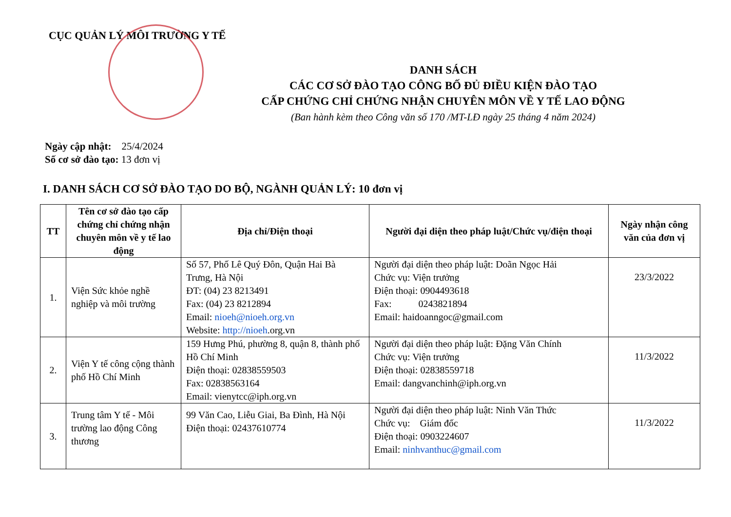CỤC QUẢN LÝ MÔI TRƯỜNG Y TẾ
DANH SÁCH
CÁC CƠ SỞ ĐÀO TẠO CÔNG BỐ ĐỦ ĐIỀU KIỆN ĐÀO TẠO
CẤP CHỨNG CHỈ CHỨNG NHẬN CHUYÊN MÔN VỀ Y TẾ LAO ĐỘNG
(Ban hành kèm theo Công văn số 170 /MT-LĐ ngày 25 tháng 4 năm 2024)
Ngày cập nhật: 25/4/2024
Số cơ sở đào tạo: 13 đơn vị
I. DANH SÁCH CƠ SỞ ĐÀO TẠO DO BỘ, NGÀNH QUẢN LÝ: 10 đơn vị
| TT | Tên cơ sở đào tạo cấp chứng chỉ chứng nhận chuyên môn về y tế lao động | Địa chỉ/Điện thoại | Người đại diện theo pháp luật/Chức vụ/điện thoại | Ngày nhận công văn của đơn vị |
| --- | --- | --- | --- | --- |
| 1. | Viện Sức khỏe nghề nghiệp và môi trường | Số 57, Phố Lê Quý Đôn, Quận Hai Bà Trưng, Hà Nội ĐT: (04) 23 8213491 Fax: (04) 23 8212894 Email: nioeh@nioeh.org.vn Website: http://nioeh .org.vn | Người đại diện theo pháp luật: Doãn Ngọc Hải Chức vụ: Viện trưởng Điện thoại: 0904493618 Fax: 0243821894 Email: haidoanngoc@gmail.com | 23/3/2022 |
| 2. | Viện Y tế công cộng thành phố Hồ Chí Minh | 159 Hưng Phú, phường 8, quận 8, thành phố Hồ Chí Minh Điện thoại: 02838559503 Fax: 02838563164 Email: vienytcc@iph.org.vn | Người đại diện theo pháp luật: Đặng Văn Chính Chức vụ: Viện trưởng Điện thoại: 02838559718 Email: dangvanchinh@iph.org.vn | 11/3/2022 |
| 3. | Trung tâm Y tế - Môi trường lao động Công thương | 99 Văn Cao, Liễu Giai, Ba Đình, Hà Nội Điện thoại: 02437610774 | Người đại diện theo pháp luật: Ninh Văn Thức Chức vụ: Giám đốc Điện thoại: 0903224607 Email: ninhvanthuc@gmail.com | 11/3/2022 |